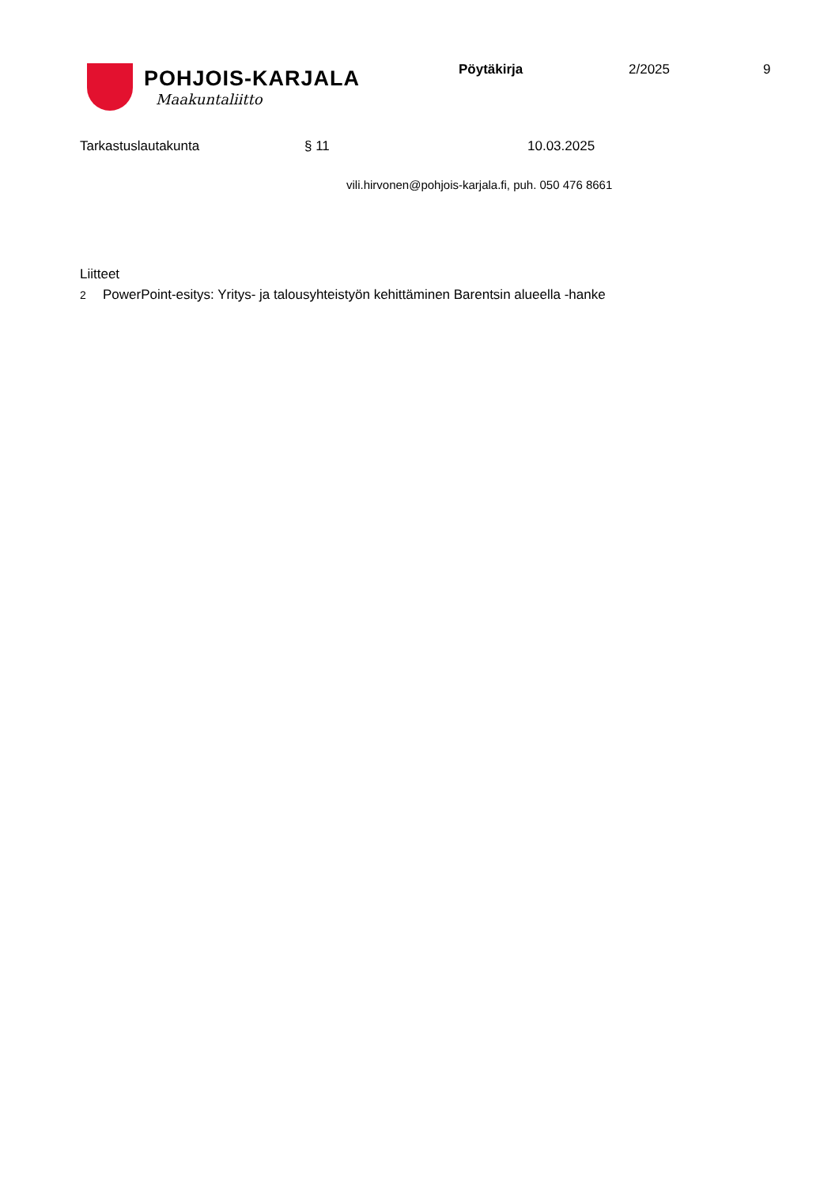POHJOIS-KARJALA
Maakuntaliitto
Pöytäkirja 2/2025 9
Tarkastuslautakunta § 11 10.03.2025
vili.hirvonen@pohjois-karjala.fi, puh. 050 476 8661
Liitteet
2 PowerPoint-esitys: Yritys- ja talousyhteistyön kehittäminen Barentsin alueella -hanke